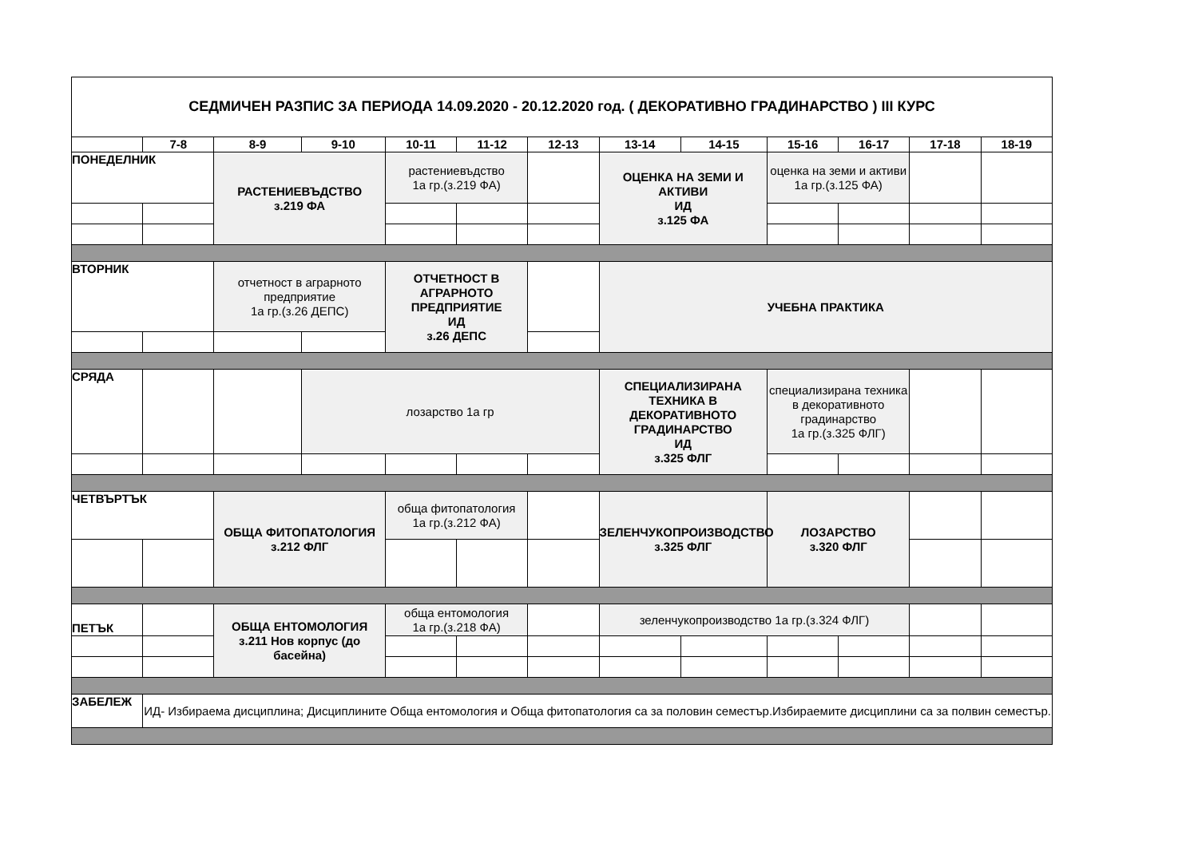| СЕДМИЧЕН РАЗПИС ЗА ПЕРИОДА 14.09.2020 - 20.12.2020 год. ( ДЕКОРАТИВНО ГРАДИНАРСТВО ) III КУРС | | | | | | | | | | | | |
| | 7-8 | 8-9 | 9-10 | 10-11 | 11-12 | 12-13 | 13-14 | 14-15 | 15-16 | 16-17 | 17-18 | 18-19 |
| ПОНЕДЕЛНИК | | РАСТЕНИЕВЪДСТВО з.219 ФА | | растениевъдство 1а гр.(з.219 ФА) | | | ОЦЕНКА НА ЗЕМИ И АКТИВИ ИД з.125 ФА | | оценка на земи и активи 1а гр.(з.125 ФА) | | | |
| ВТОРНИК | | отчетност в аграрното предприятие 1а гр.(з.26 ДЕПС) | | ОТЧЕТНОСТ В АГРАРНОТО ПРЕДПРИЯТИЕ ИД з.26 ДЕПС | | | УЧЕБНА ПРАКТИКА | | | | | |
| СРЯДА | | | лозарство 1а гр | | | | СПЕЦИАЛИЗИРАНА ТЕХНИКА В ДЕКОРАТИВНОТО ГРАДИНАРСТВО ИД з.325 ФЛГ | | специализирана техника в декоративното градинарство 1а гр.(з.325 ФЛГ) | | | |
| ЧЕТВЪРТЪК | | ОБЩА ФИТОПАТОЛОГИЯ з.212 ФЛГ | | обща фитопатология 1а гр.(з.212 ФА) | | | ЗЕЛЕНЧУКОПРОИЗВОДСТВО з.325 ФЛГ | | ЛОЗАРСТВО з.320 ФЛГ | | | |
| ПЕТЪК | | ОБЩА ЕНТОМОЛОГИЯ з.211 Нов корпус (до басейна) | | обща ентомология 1а гр.(з.218 ФА) | | | зеленчукопроизводство 1а гр.(з.324 ФЛГ) | | | | | |
| ЗАБЕЛЕЖ | ИД- Избираема дисциплина; Дисциплините Обща ентомология и Обща фитопатология са за половин семестър.Избираемите дисциплини са за полвин семестър. | | | | | | | | | | | |